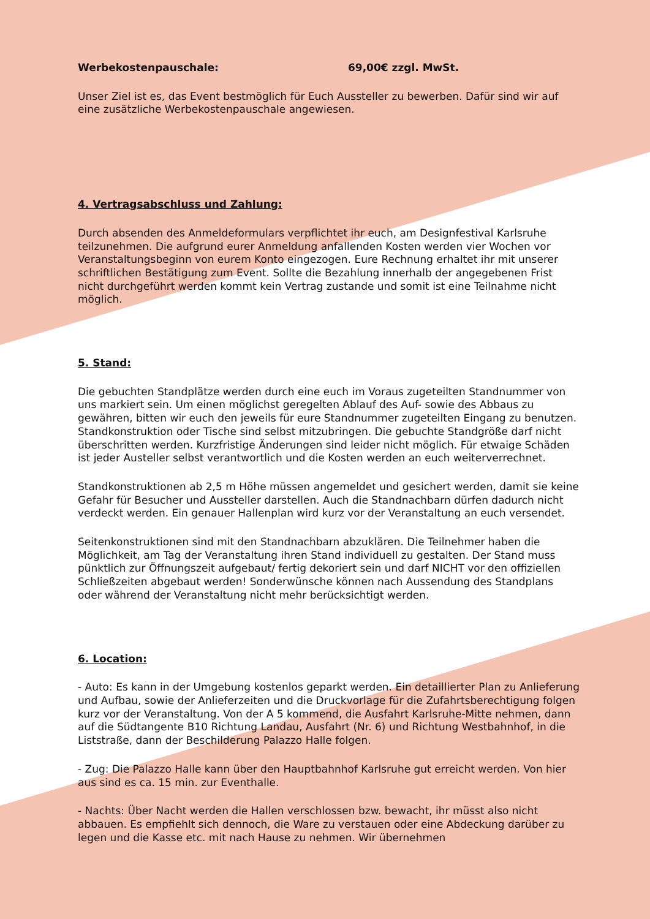Werbekostenpauschale: 69,00€ zzgl. MwSt.
Unser Ziel ist es, das Event bestmöglich für Euch Aussteller zu bewerben. Dafür sind wir auf eine zusätzliche Werbekostenpauschale angewiesen.
4. Vertragsabschluss und Zahlung:
Durch absenden des Anmeldeformulars verpflichtet ihr euch, am Designfestival Karlsruhe teilzunehmen. Die aufgrund eurer Anmeldung anfallenden Kosten werden vier Wochen vor Veranstaltungsbeginn von eurem Konto eingezogen. Eure Rechnung erhaltet ihr mit unserer schriftlichen Bestätigung zum Event. Sollte die Bezahlung innerhalb der angegebenen Frist nicht durchgeführt werden kommt kein Vertrag zustande und somit ist eine Teilnahme nicht möglich.
5. Stand:
Die gebuchten Standplätze werden durch eine euch im Voraus zugeteilten Standnummer von uns markiert sein. Um einen möglichst geregelten Ablauf des Auf- sowie des Abbaus zu gewähren, bitten wir euch den jeweils für eure Standnummer zugeteilten Eingang zu benutzen. Standkonstruktion oder Tische sind selbst mitzubringen. Die gebuchte Standgröße darf nicht überschritten werden. Kurzfristige Änderungen sind leider nicht möglich. Für etwaige Schäden ist jeder Austeller selbst verantwortlich und die Kosten werden an euch weiterverrechnet.
Standkonstruktionen ab 2,5 m Höhe müssen angemeldet und gesichert werden, damit sie keine Gefahr für Besucher und Aussteller darstellen. Auch die Standnachbarn dürfen dadurch nicht verdeckt werden. Ein genauer Hallenplan wird kurz vor der Veranstaltung an euch versendet.
Seitenkonstruktionen sind mit den Standnachbarn abzuklären. Die Teilnehmer haben die Möglichkeit, am Tag der Veranstaltung ihren Stand individuell zu gestalten. Der Stand muss pünktlich zur Öffnungszeit aufgebaut/ fertig dekoriert sein und darf NICHT vor den offiziellen Schließzeiten abgebaut werden! Sonderwünsche können nach Aussendung des Standplans oder während der Veranstaltung nicht mehr berücksichtigt werden.
6. Location:
- Auto: Es kann in der Umgebung kostenlos geparkt werden. Ein detaillierter Plan zu Anlieferung und Aufbau, sowie der Anlieferzeiten und die Druckvorlage für die Zufahrtsberechtigung folgen kurz vor der Veranstaltung. Von der A 5 kommend, die Ausfahrt Karlsruhe-Mitte nehmen, dann auf die Südtangente B10 Richtung Landau, Ausfahrt (Nr. 6) und Richtung Westbahnhof, in die Liststraße, dann der Beschilderung Palazzo Halle folgen.
- Zug: Die Palazzo Halle kann über den Hauptbahnhof Karlsruhe gut erreicht werden. Von hier aus sind es ca. 15 min. zur Eventhalle.
- Nachts: Über Nacht werden die Hallen verschlossen bzw. bewacht, ihr müsst also nicht abbauen. Es empfiehlt sich dennoch, die Ware zu verstauen oder eine Abdeckung darüber zu legen und die Kasse etc. mit nach Hause zu nehmen. Wir übernehmen